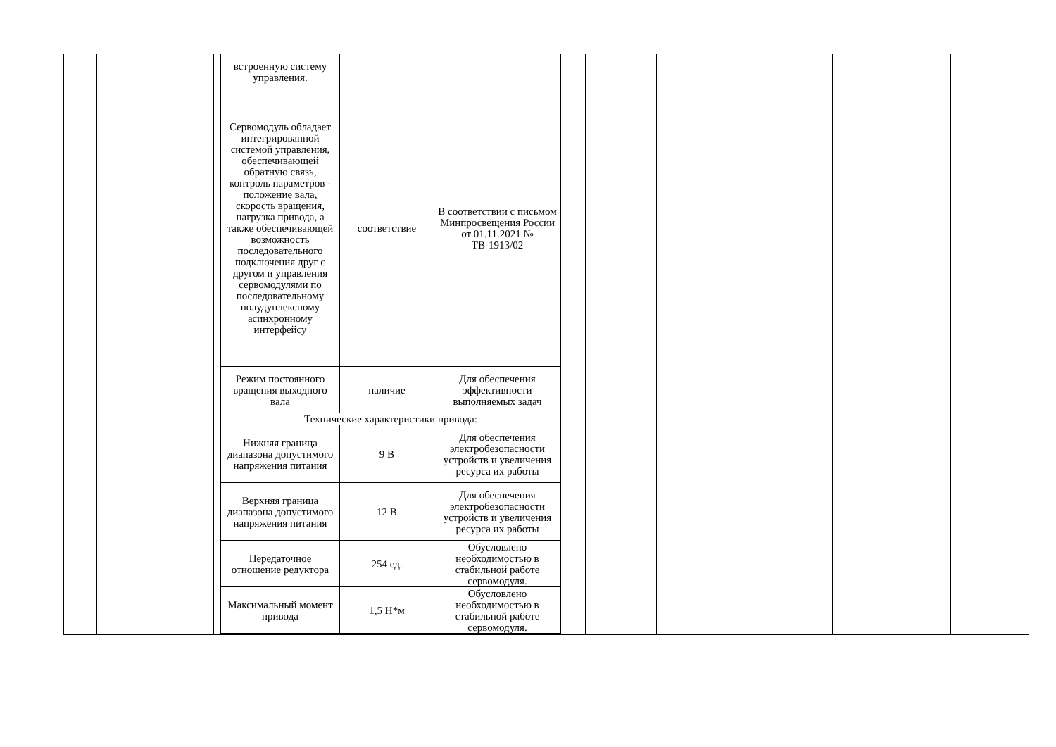| встроенную систему управления. | | |
| Сервомодуль обладает интегрированной системой управления, обеспечивающей обратную связь, контроль параметров - положение вала, скорость вращения, нагрузка привода, а также обеспечивающей возможность последовательного подключения друг с другом и управления сервомодулями по последовательному полудуплексному асинхронному интерфейсу | соответствие | В соответствии с письмом Минпросвещения России от 01.11.2021 № ТВ-1913/02 |
| Режим постоянного вращения выходного вала | наличие | Для обеспечения эффективности выполняемых задач |
| Технические характеристики привода: | | |
| Нижняя граница диапазона допустимого напряжения питания | 9 В | Для обеспечения электробезопасности устройств и увеличения ресурса их работы |
| Верхняя граница диапазона допустимого напряжения питания | 12 В | Для обеспечения электробезопасности устройств и увеличения ресурса их работы |
| Передаточное отношение редуктора | 254 ед. | Обусловлено необходимостью в стабильной работе сервомодуля. |
| Максимальный момент привода | 1,5 Н*м | Обусловлено необходимостью в стабильной работе сервомодуля. |